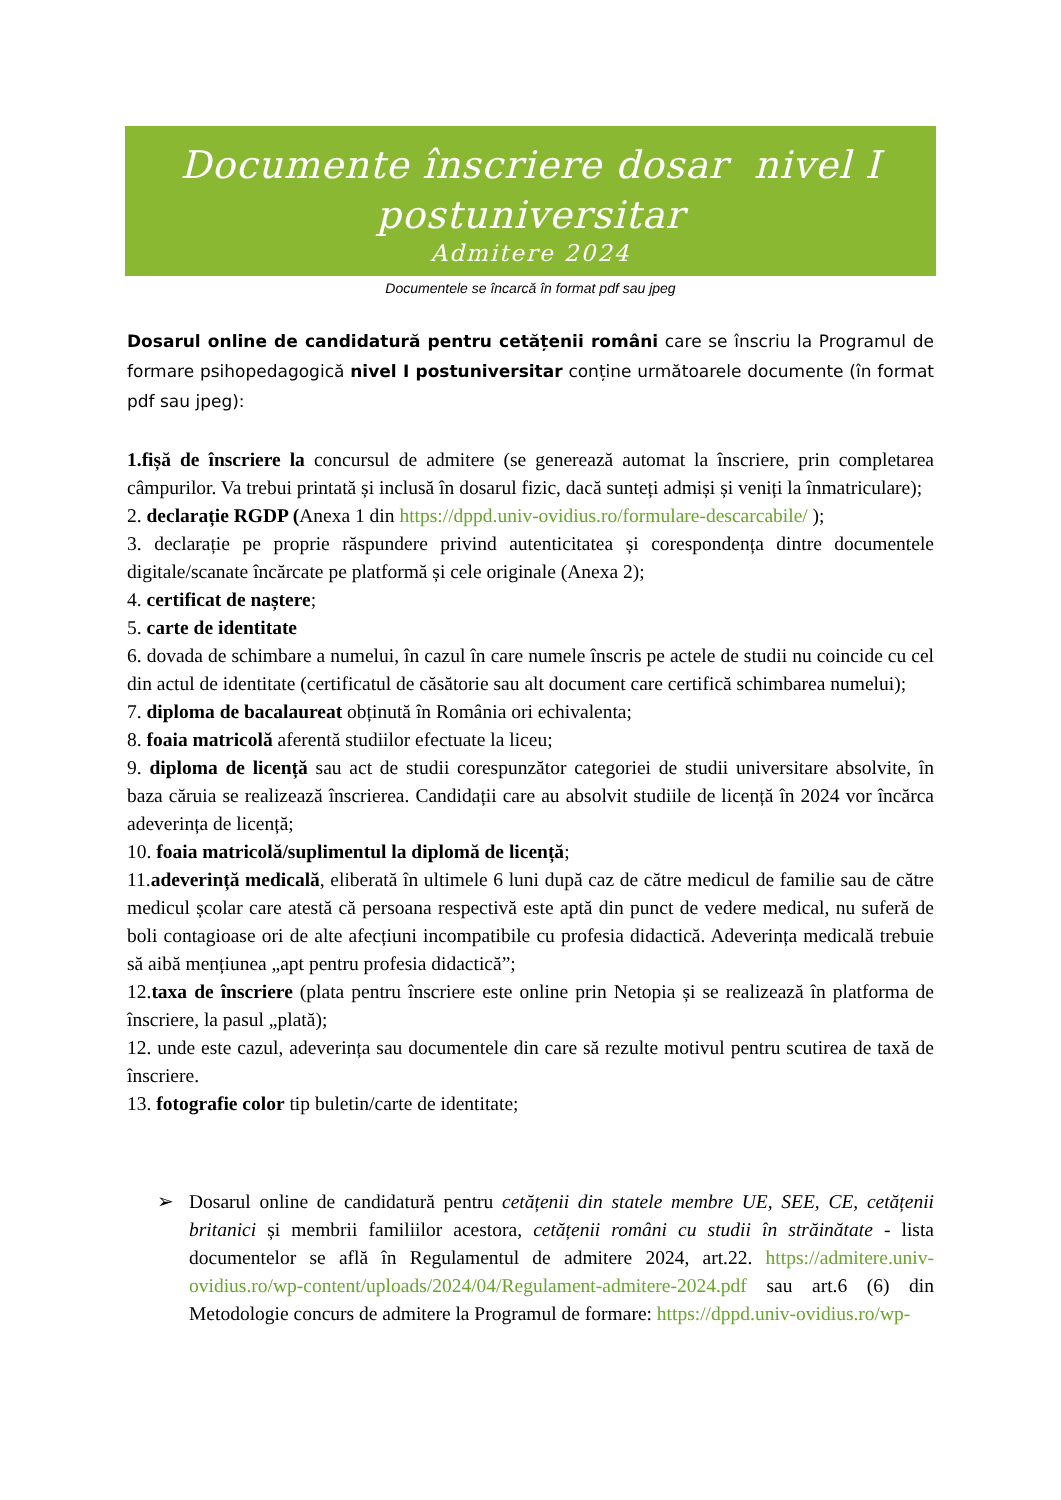Documente înscriere dosar nivel I
postuniversitar
Admitere 2024
Documentele se încarcă în format pdf sau jpeg
Dosarul online de candidatură pentru cetățenii români care se înscriu la Programul de formare psihopedagogică nivel I postuniversitar conține următoarele documente (în format pdf sau jpeg):
1.fișă de înscriere la concursul de admitere (se generează automat la înscriere, prin completarea câmpurilor. Va trebui printată și inclusă în dosarul fizic, dacă sunteți admiși și veniți la înmatriculare);
2. declarație RGDP (Anexa 1 din https://dppd.univ-ovidius.ro/formulare-descarcabile/ );
3. declarație pe proprie răspundere privind autenticitatea și corespondența dintre documentele digitale/scanate încărcate pe platformă și cele originale (Anexa 2);
4. certificat de naștere;
5. carte de identitate
6. dovada de schimbare a numelui, în cazul în care numele înscris pe actele de studii nu coincide cu cel din actul de identitate (certificatul de căsătorie sau alt document care certifică schimbarea numelui);
7. diploma de bacalaureat obținută în România ori echivalenta;
8. foaia matricolă aferentă studiilor efectuate la liceu;
9. diploma de licență sau act de studii corespunzător categoriei de studii universitare absolvite, în baza căruia se realizează înscrierea. Candidații care au absolvit studiile de licență în 2024 vor încărca adeverința de licență;
10. foaia matricolă/suplimentul la diplomă de licență;
11.adeverință medicală, eliberată în ultimele 6 luni după caz de către medicul de familie sau de către medicul școlar care atestă că persoana respectivă este aptă din punct de vedere medical, nu suferă de boli contagioase ori de alte afecțiuni incompatibile cu profesia didactică. Adeverința medicală trebuie să aibă mențiunea „apt pentru profesia didactică”;
12.taxa de înscriere (plata pentru înscriere este online prin Netopia și se realizează în platforma de înscriere, la pasul „plată);
12. unde este cazul, adeverința sau documentele din care să rezulte motivul pentru scutirea de taxă de înscriere.
13. fotografie color tip buletin/carte de identitate;
➢ Dosarul online de candidatură pentru cetățenii din statele membre UE, SEE, CE, cetățenii britanici și membrii familiilor acestora, cetățenii români cu studii în străinătate - lista documentelor se află în Regulamentul de admitere 2024, art.22. https://admitere.univ-ovidius.ro/wp-content/uploads/2024/04/Regulament-admitere-2024.pdf sau art.6 (6) din Metodologie concurs de admitere la Programul de formare: https://dppd.univ-ovidius.ro/wp-